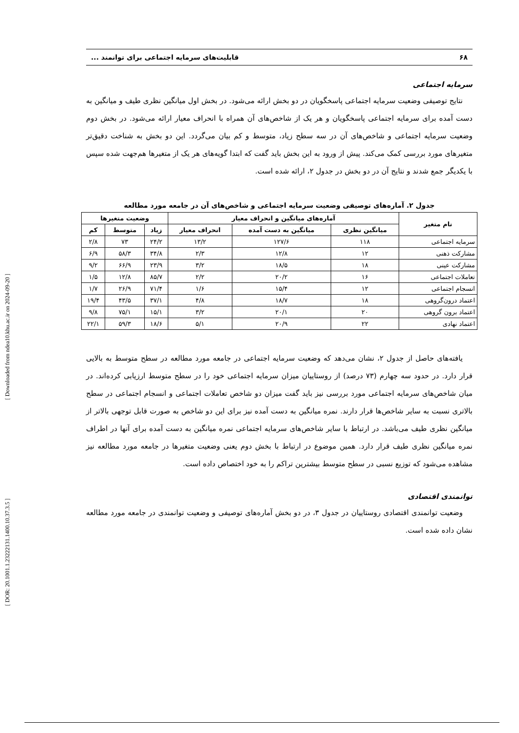۶۸ قابلیت‌های سرمایه اجتماعی برای توانمند ...
سرمایه اجتماعی
نتایج توصیفی وضعیت سرمایه اجتماعی پاسخگویان در دو بخش ارائه می‌شود. در بخش اول میانگین نظری طیف و میانگین به دست آمده برای سرمایه اجتماعی پاسخگویان و هر یک از شاخص‌های آن همراه با انحراف معیار ارائه می‌شود. در بخش دوم وضعیت سرمایه اجتماعی و شاخص‌های آن در سه سطح زیاد، متوسط و کم بیان می‌گردد. این دو بخش به شناخت دقیق‌تر متغیرهای مورد بررسی کمک می‌کند. پیش از ورود به این بخش باید گفت که ابتدا گویه‌های هر یک از متغیرها هم‌جهت شده سپس با یکدیگر جمع شدند و نتایج آن در دو بخش در جدول ۲، ارائه شده است.
جدول ۲. آماره‌های توصیفی وضعیت سرمایه اجتماعی و شاخص‌های آن در جامعه مورد مطالعه
| نام متغیر | آماره‌های میانگین و انحراف معیار | | | وضعیت متغیرها | | |
| --- | --- | --- | --- | --- | --- | --- |
| | میانگین نظری | میانگین به دست آمده | انحراف معیار | زیاد | متوسط | کم |
| سرمایه اجتماعی | ۱۱۸ | ۱۲۷/۶ | ۱۳/۲ | ۲۴/۲ | ۷۳ | ۲/۸ |
| مشارکت ذهنی | ۱۲ | ۱۲/۸ | ۲/۳ | ۳۴/۸ | ۵۸/۳ | ۶/۹ |
| مشارکت عینی | ۱۸ | ۱۸/۵ | ۳/۲ | ۲۳/۹ | ۶۶/۹ | ۹/۲ |
| تعاملات اجتماعی | ۱۶ | ۲۰/۲ | ۲/۲ | ۸۵/۷ | ۱۲/۸ | ۱/۵ |
| انسجام اجتماعی | ۱۲ | ۱۵/۴ | ۱/۶ | ۷۱/۴ | ۲۶/۹ | ۱/۷ |
| اعتماد درون‌گروهی | ۱۸ | ۱۸/۷ | ۴/۸ | ۳۷/۱ | ۴۳/۵ | ۱۹/۴ |
| اعتماد برون گروهی | ۲۰ | ۲۰/۱ | ۳/۲ | ۱۵/۱ | ۷۵/۱ | ۹/۸ |
| اعتماد نهادی | ۲۲ | ۲۰/۹ | ۵/۱ | ۱۸/۶ | ۵۹/۳ | ۲۲/۱ |
یافته‌های حاصل از جدول ۲، نشان می‌دهد که وضعیت سرمایه اجتماعی در جامعه مورد مطالعه در سطح متوسط به بالایی قرار دارد. در حدود سه چهارم (۷۳ درصد) از روستاییان میزان سرمایه اجتماعی خود را در سطح متوسط ارزیابی کرده‌اند. در میان شاخص‌های سرمایه اجتماعی مورد بررسی نیز باید گفت میزان دو شاخص تعاملات اجتماعی و انسجام اجتماعی در سطح بالاتری نسبت به سایر شاخص‌ها قرار دارند. نمره میانگین به دست آمده نیز برای این دو شاخص به صورت قابل توجهی بالاتر از میانگین نظری طیف می‌باشد. در ارتباط با سایر شاخص‌های سرمایه اجتماعی نمره میانگین به دست آمده برای آنها در اطراف نمره میانگین نظری طیف قرار دارد. همین موضوع در ارتباط با بخش دوم یعنی وضعیت متغیرها در جامعه مورد مطالعه نیز مشاهده می‌شود که توزیع نسبی در سطح متوسط بیشترین تراکم را به خود اختصاص داده است.
توانمندی اقتصادی
وضعیت توانمندی اقتصادی روستاییان در جدول ۳، در دو بخش آماره‌های توصیفی و وضعیت توانمندی در جامعه مورد مطالعه نشان داده شده است.
[ Downloaded from ndea10.khu.ac.ir on 2024-09-20 ]
[ DOR: 20.1001.1.23222131.1400.10.37.3.5 ]